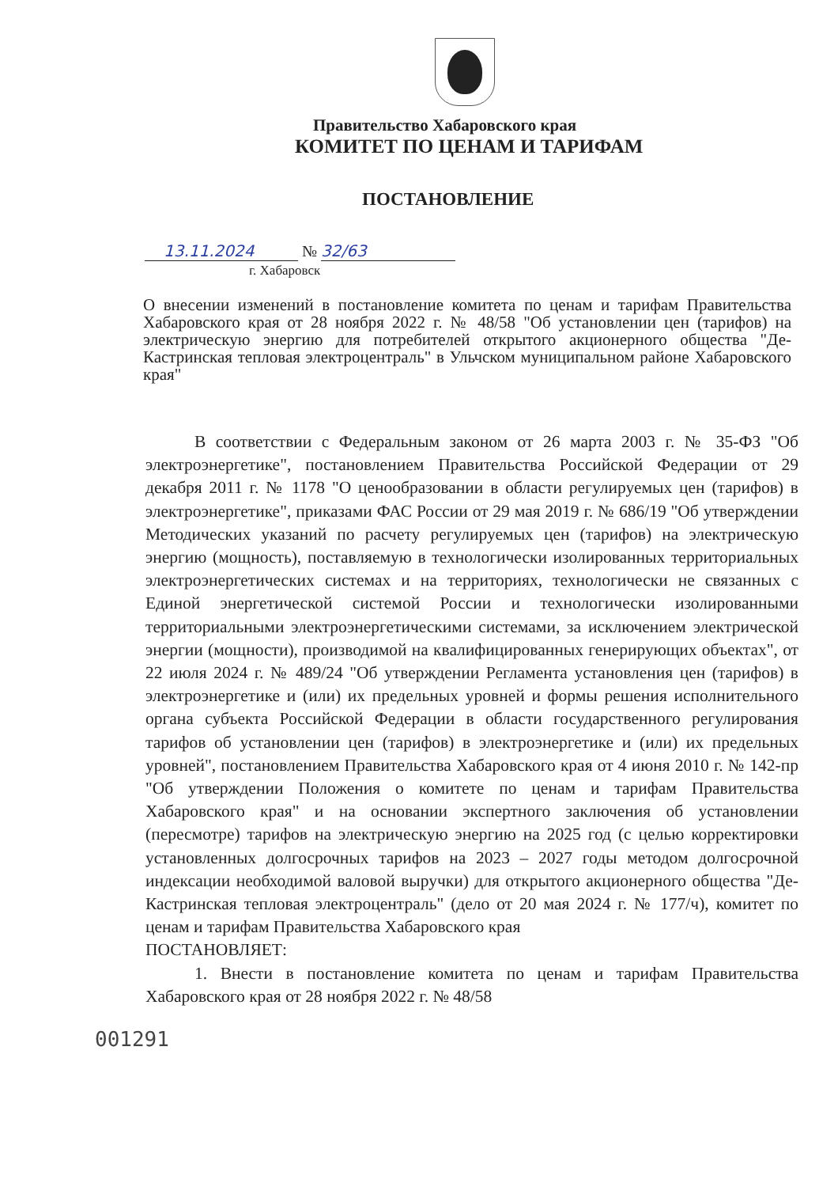Правительство Хабаровского края
КОМИТЕТ ПО ЦЕНАМ И ТАРИФАМ
ПОСТАНОВЛЕНИЕ
13.11.2024 № 32/63
г. Хабаровск
О внесении изменений в постановление комитета по ценам и тарифам Правительства Хабаровского края от 28 ноября 2022 г. № 48/58 "Об установлении цен (тарифов) на электрическую энергию для потребителей открытого акционерного общества "Де-Кастринская тепловая электроцентраль" в Ульчском муниципальном районе Хабаровского края"
В соответствии с Федеральным законом от 26 марта 2003 г. № 35-ФЗ "Об электроэнергетике", постановлением Правительства Российской Федерации от 29 декабря 2011 г. № 1178 "О ценообразовании в области регулируемых цен (тарифов) в электроэнергетике", приказами ФАС России от 29 мая 2019 г. № 686/19 "Об утверждении Методических указаний по расчету регулируемых цен (тарифов) на электрическую энергию (мощность), поставляемую в технологически изолированных территориальных электроэнергетических системах и на территориях, технологически не связанных с Единой энергетической системой России и технологически изолированными территориальными электроэнергетическими системами, за исключением электрической энергии (мощности), производимой на квалифицированных генерирующих объектах", от 22 июля 2024 г. № 489/24 "Об утверждении Регламента установления цен (тарифов) в электроэнергетике и (или) их предельных уровней и формы решения исполнительного органа субъекта Российской Федерации в области государственного регулирования тарифов об установлении цен (тарифов) в электроэнергетике и (или) их предельных уровней", постановлением Правительства Хабаровского края от 4 июня 2010 г. № 142-пр "Об утверждении Положения о комитете по ценам и тарифам Правительства Хабаровского края" и на основании экспертного заключения об установлении (пересмотре) тарифов на электрическую энергию на 2025 год (с целью корректировки установленных долгосрочных тарифов на 2023 – 2027 годы методом долгосрочной индексации необходимой валовой выручки) для открытого акционерного общества "Де-Кастринская тепловая электроцентраль" (дело от 20 мая 2024 г. № 177/ч), комитет по ценам и тарифам Правительства Хабаровского края
ПОСТАНОВЛЯЕТ:
1. Внести в постановление комитета по ценам и тарифам Правительства Хабаровского края от 28 ноября 2022 г. № 48/58
001291